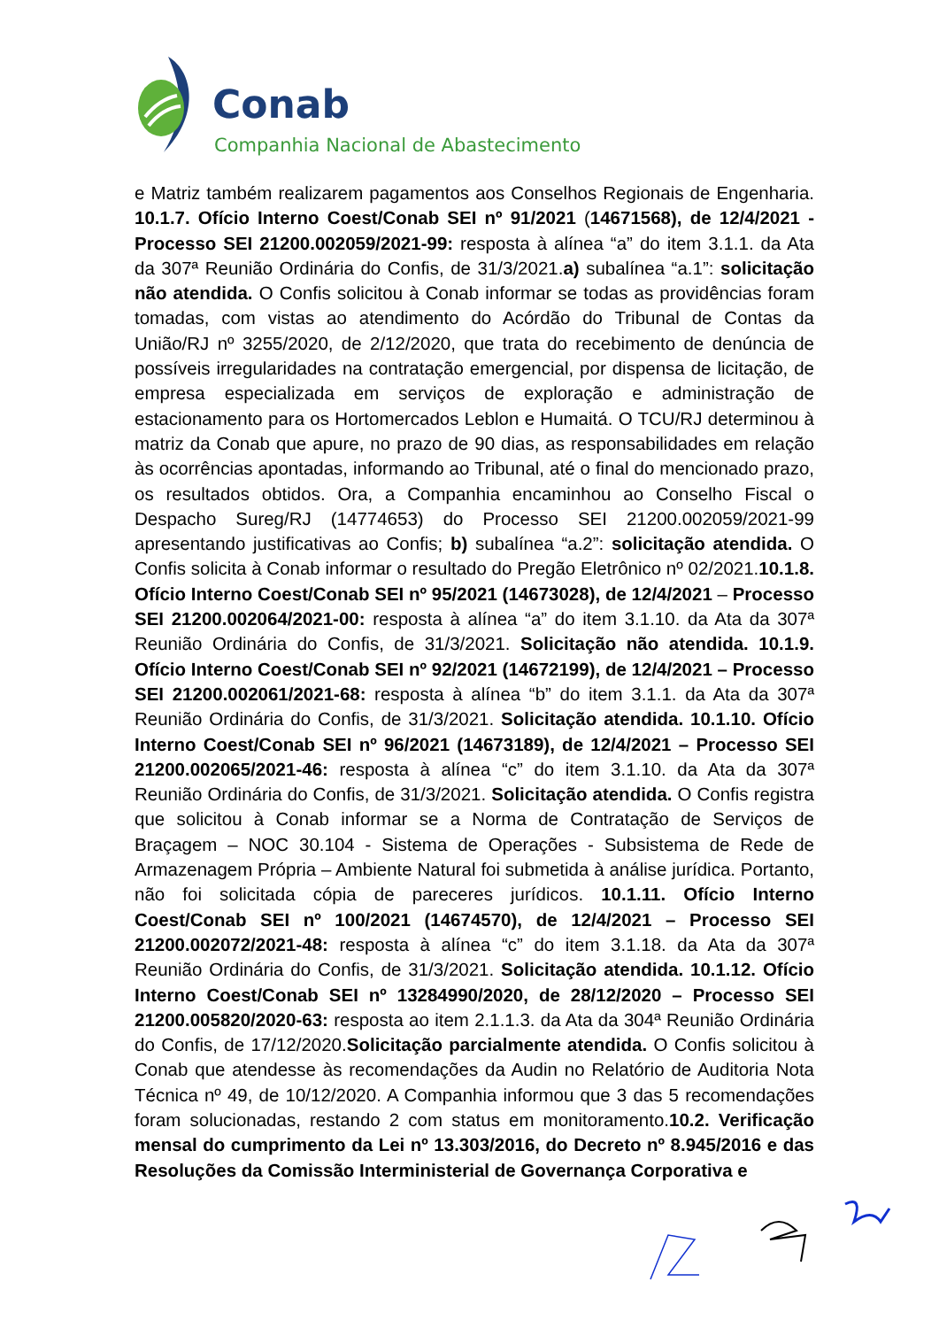Conab
Companhia Nacional de Abastecimento
e Matriz também realizarem pagamentos aos Conselhos Regionais de Engenharia. 10.1.7. Ofício Interno Coest/Conab SEI nº 91/2021 (14671568), de 12/4/2021 - Processo SEI 21200.002059/2021-99: resposta à alínea “a” do item 3.1.1. da Ata da 307ª Reunião Ordinária do Confis, de 31/3/2021.a) subalínea “a.1”: solicitação não atendida. O Confis solicitou à Conab informar se todas as providências foram tomadas, com vistas ao atendimento do Acórdão do Tribunal de Contas da União/RJ nº 3255/2020, de 2/12/2020, que trata do recebimento de denúncia de possíveis irregularidades na contratação emergencial, por dispensa de licitação, de empresa especializada em serviços de exploração e administração de estacionamento para os Hortomercados Leblon e Humaitá. O TCU/RJ determinou à matriz da Conab que apure, no prazo de 90 dias, as responsabilidades em relação às ocorrências apontadas, informando ao Tribunal, até o final do mencionado prazo, os resultados obtidos. Ora, a Companhia encaminhou ao Conselho Fiscal o Despacho Sureg/RJ (14774653) do Processo SEI 21200.002059/2021-99 apresentando justificativas ao Confis; b) subalínea “a.2”: solicitação atendida. O Confis solicita à Conab informar o resultado do Pregão Eletrônico nº 02/2021.10.1.8. Ofício Interno Coest/Conab SEI nº 95/2021 (14673028), de 12/4/2021 – Processo SEI 21200.002064/2021-00: resposta à alínea “a” do item 3.1.10. da Ata da 307ª Reunião Ordinária do Confis, de 31/3/2021. Solicitação não atendida. 10.1.9. Ofício Interno Coest/Conab SEI nº 92/2021 (14672199), de 12/4/2021 – Processo SEI 21200.002061/2021-68: resposta à alínea “b” do item 3.1.1. da Ata da 307ª Reunião Ordinária do Confis, de 31/3/2021. Solicitação atendida. 10.1.10. Ofício Interno Coest/Conab SEI nº 96/2021 (14673189), de 12/4/2021 – Processo SEI 21200.002065/2021-46: resposta à alínea “c” do item 3.1.10. da Ata da 307ª Reunião Ordinária do Confis, de 31/3/2021. Solicitação atendida. O Confis registra que solicitou à Conab informar se a Norma de Contratação de Serviços de Braçagem – NOC 30.104 - Sistema de Operações - Subsistema de Rede de Armazenagem Própria – Ambiente Natural foi submetida à análise jurídica. Portanto, não foi solicitada cópia de pareceres jurídicos. 10.1.11. Ofício Interno Coest/Conab SEI nº 100/2021 (14674570), de 12/4/2021 – Processo SEI 21200.002072/2021-48: resposta à alínea “c” do item 3.1.18. da Ata da 307ª Reunião Ordinária do Confis, de 31/3/2021. Solicitação atendida. 10.1.12. Ofício Interno Coest/Conab SEI nº 13284990/2020, de 28/12/2020 – Processo SEI 21200.005820/2020-63: resposta ao item 2.1.1.3. da Ata da 304ª Reunião Ordinária do Confis, de 17/12/2020.Solicitação parcialmente atendida. O Confis solicitou à Conab que atendesse às recomendações da Audin no Relatório de Auditoria Nota Técnica nº 49, de 10/12/2020. A Companhia informou que 3 das 5 recomendações foram solucionadas, restando 2 com status em monitoramento.10.2. Verificação mensal do cumprimento da Lei nº 13.303/2016, do Decreto nº 8.945/2016 e das Resoluções da Comissão Interministerial de Governança Corporativa e